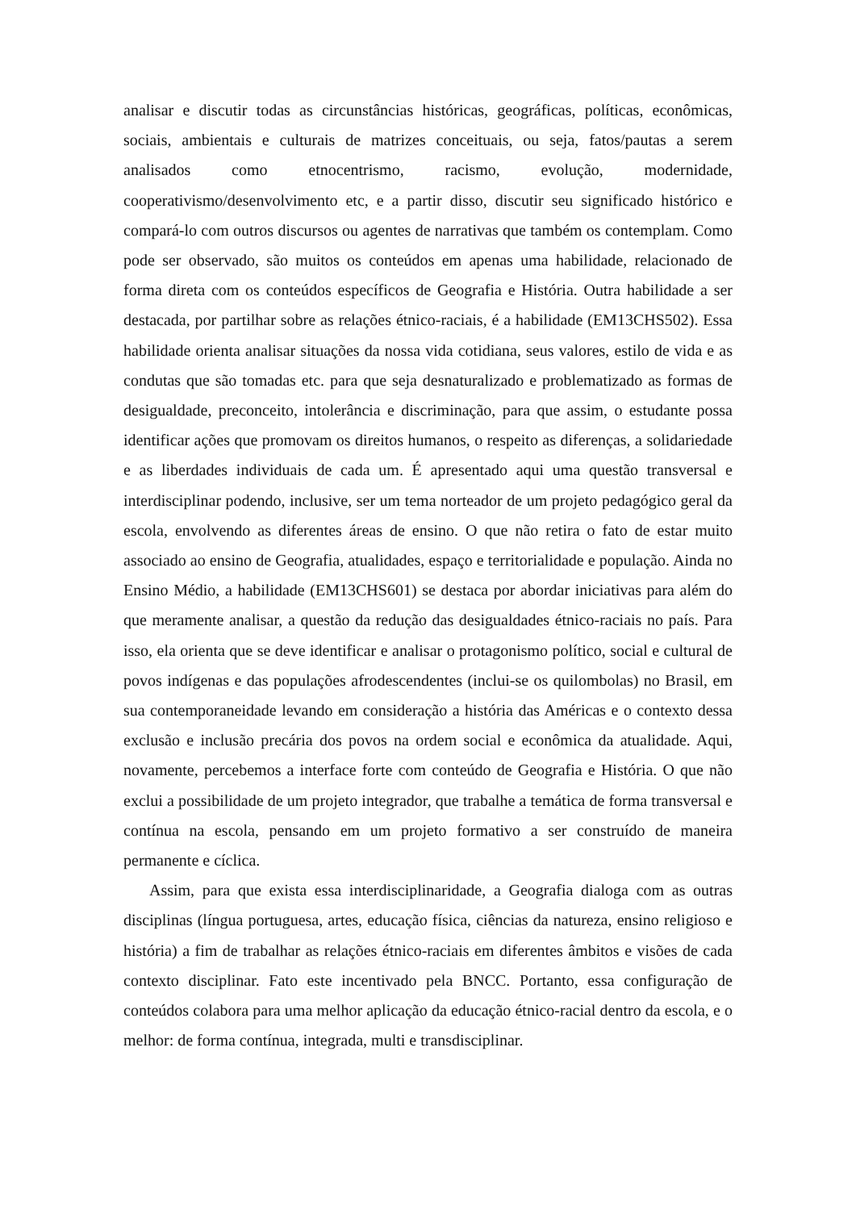analisar e discutir todas as circunstâncias históricas, geográficas, políticas, econômicas, sociais, ambientais e culturais de matrizes conceituais, ou seja, fatos/pautas a serem analisados como etnocentrismo, racismo, evolução, modernidade, cooperativismo/desenvolvimento etc, e a partir disso, discutir seu significado histórico e compará-lo com outros discursos ou agentes de narrativas que também os contemplam. Como pode ser observado, são muitos os conteúdos em apenas uma habilidade, relacionado de forma direta com os conteúdos específicos de Geografia e História. Outra habilidade a ser destacada, por partilhar sobre as relações étnico-raciais, é a habilidade (EM13CHS502). Essa habilidade orienta analisar situações da nossa vida cotidiana, seus valores, estilo de vida e as condutas que são tomadas etc. para que seja desnaturalizado e problematizado as formas de desigualdade, preconceito, intolerância e discriminação, para que assim, o estudante possa identificar ações que promovam os direitos humanos, o respeito as diferenças, a solidariedade e as liberdades individuais de cada um. É apresentado aqui uma questão transversal e interdisciplinar podendo, inclusive, ser um tema norteador de um projeto pedagógico geral da escola, envolvendo as diferentes áreas de ensino. O que não retira o fato de estar muito associado ao ensino de Geografia, atualidades, espaço e territorialidade e população. Ainda no Ensino Médio, a habilidade (EM13CHS601) se destaca por abordar iniciativas para além do que meramente analisar, a questão da redução das desigualdades étnico-raciais no país. Para isso, ela orienta que se deve identificar e analisar o protagonismo político, social e cultural de povos indígenas e das populações afrodescendentes (inclui-se os quilombolas) no Brasil, em sua contemporaneidade levando em consideração a história das Américas e o contexto dessa exclusão e inclusão precária dos povos na ordem social e econômica da atualidade. Aqui, novamente, percebemos a interface forte com conteúdo de Geografia e História. O que não exclui a possibilidade de um projeto integrador, que trabalhe a temática de forma transversal e contínua na escola, pensando em um projeto formativo a ser construído de maneira permanente e cíclica.
Assim, para que exista essa interdisciplinaridade, a Geografia dialoga com as outras disciplinas (língua portuguesa, artes, educação física, ciências da natureza, ensino religioso e história) a fim de trabalhar as relações étnico-raciais em diferentes âmbitos e visões de cada contexto disciplinar. Fato este incentivado pela BNCC. Portanto, essa configuração de conteúdos colabora para uma melhor aplicação da educação étnico-racial dentro da escola, e o melhor: de forma contínua, integrada, multi e transdisciplinar.